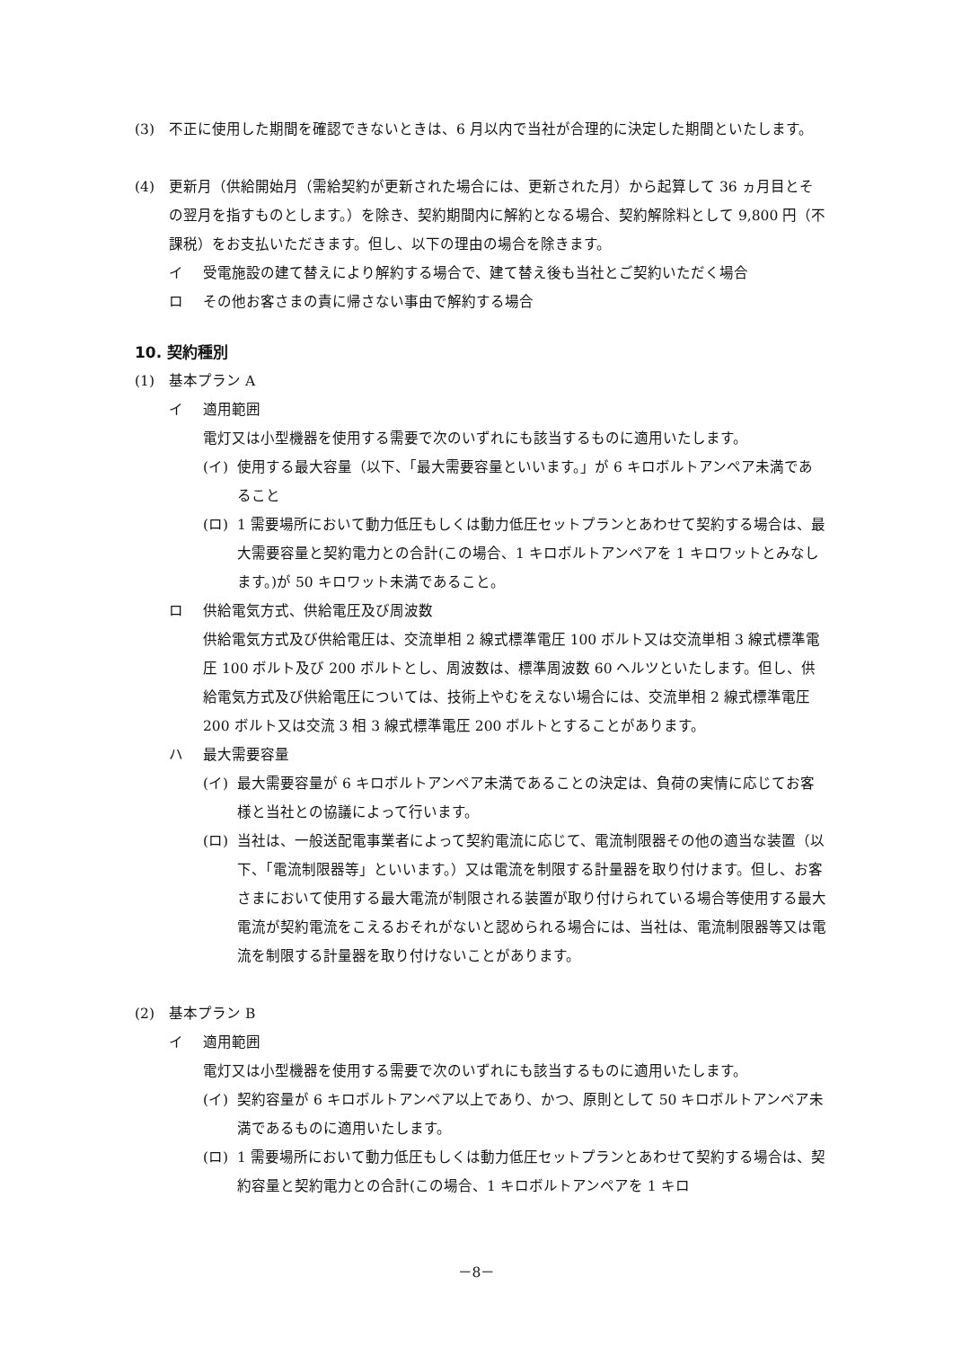(3) 不正に使用した期間を確認できないときは、6 月以内で当社が合理的に決定した期間といたします。
(4) 更新月（供給開始月（需給契約が更新された場合には、更新された月）から起算して 36 ヵ月目とその翌月を指すものとします。）を除き、契約期間内に解約となる場合、契約解除料として 9,800 円（不課税）をお支払いただきます。但し、以下の理由の場合を除きます。
イ 受電施設の建て替えにより解約する場合で、建て替え後も当社とご契約いただく場合
ロ その他お客さまの責に帰さない事由で解約する場合
10. 契約種別
(1) 基本プラン A
イ 適用範囲
電灯又は小型機器を使用する需要で次のいずれにも該当するものに適用いたします。
(イ) 使用する最大容量（以下、「最大需要容量といいます。」が 6 キロボルトアンペア未満であること
(ロ) 1 需要場所において動力低圧もしくは動力低圧セットプランとあわせて契約する場合は、最大需要容量と契約電力との合計(この場合、1 キロボルトアンペアを 1 キロワットとみなします。)が 50 キロワット未満であること。
ロ 供給電気方式、供給電圧及び周波数
供給電気方式及び供給電圧は、交流単相 2 線式標準電圧 100 ボルト又は交流単相 3 線式標準電圧 100 ボルト及び 200 ボルトとし、周波数は、標準周波数 60 ヘルツといたします。但し、供給電気方式及び供給電圧については、技術上やむをえない場合には、交流単相 2 線式標準電圧 200 ボルト又は交流 3 相 3 線式標準電圧 200 ボルトとすることがあります。
ハ 最大需要容量
(イ) 最大需要容量が 6 キロボルトアンペア未満であることの決定は、負荷の実情に応じてお客様と当社との協議によって行います。
(ロ) 当社は、一般送配電事業者によって契約電流に応じて、電流制限器その他の適当な装置（以下、「電流制限器等」といいます。）又は電流を制限する計量器を取り付けます。但し、お客さまにおいて使用する最大電流が制限される装置が取り付けられている場合等使用する最大電流が契約電流をこえるおそれがないと認められる場合には、当社は、電流制限器等又は電流を制限する計量器を取り付けないことがあります。
(2) 基本プラン B
イ 適用範囲
電灯又は小型機器を使用する需要で次のいずれにも該当するものに適用いたします。
(イ) 契約容量が 6 キロボルトアンペア以上であり、かつ、原則として 50 キロボルトアンペア未満であるものに適用いたします。
(ロ) 1 需要場所において動力低圧もしくは動力低圧セットプランとあわせて契約する場合は、契約容量と契約電力との合計(この場合、1 キロボルトアンペアを 1 キロ
－8－